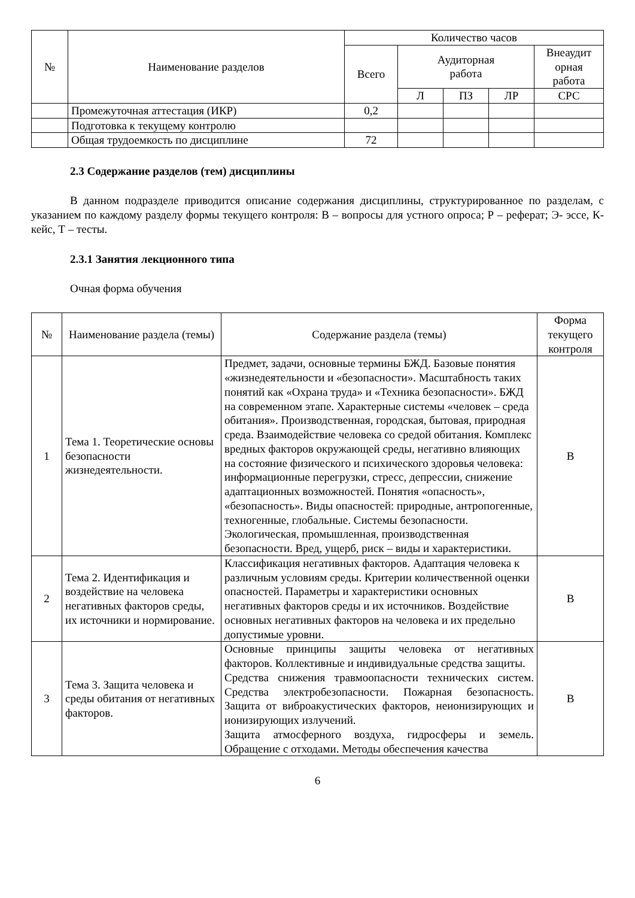| № | Наименование разделов | Количество часов | | | | |
| --- | --- | --- | --- | --- | --- | --- |
| | | Всего | Аудиторная работа | | | Внеаудит орная работа |
| | | | Л | ПЗ | ЛР | СРС |
| | Промежуточная аттестация (ИКР) | 0,2 | | | | |
| | Подготовка к текущему контролю | | | | | |
| | Общая трудоемкость по дисциплине | 72 | | | | |
2.3 Содержание разделов (тем) дисциплины
В данном подразделе приводится описание содержания дисциплины, структурированное по разделам, с указанием по каждому разделу формы текущего контроля: В – вопросы для устного опроса; Р – реферат; Э- эссе, К- кейс, Т – тесты.
2.3.1 Занятия лекционного типа
Очная форма обучения
| № | Наименование раздела (темы) | Содержание раздела (темы) | Форма текущего контроля |
| --- | --- | --- | --- |
| 1 | Тема 1. Теоретические основы безопасности жизнедеятельности. | Предмет, задачи, основные термины БЖД. Базовые понятия «жизнедеятельности и «безопасности». Масштабность таких понятий как «Охрана труда» и «Техника безопасности». БЖД на современном этапе. Характерные системы «человек – среда обитания». Производственная, городская, бытовая, природная среда. Взаимодействие человека со средой обитания. Комплекс вредных факторов окружающей среды, негативно влияющих на состояние физического и психического здоровья человека: информационные перегрузки, стресс, депрессии, снижение адаптационных возможностей. Понятия «опасность», «безопасность». Виды опасностей: природные, антропогенные, техногенные, глобальные. Системы безопасности. Экологическая, промышленная, производственная безопасности. Вред, ущерб, риск – виды и характеристики. | В |
| 2 | Тема 2. Идентификация и воздействие на человека негативных факторов среды, их источники и нормирование. | Классификация негативных факторов. Адаптация человека к различным условиям среды. Критерии количественной оценки опасностей. Параметры и характеристики основных негативных факторов среды и их источников. Воздействие основных негативных факторов на человека и их предельно допустимые уровни. | В |
| 3 | Тема 3. Защита человека и среды обитания от негативных факторов. | Основные принципы защиты человека от негативных факторов. Коллективные и индивидуальные средства защиты. Средства снижения травмоопасности технических систем. Средства электробезопасности. Пожарная безопасность. Защита от виброакустических факторов, неионизирующих и ионизирующих излучений. Защита атмосферного воздуха, гидросферы и земель. Обращение с отходами. Методы обеспечения качества | В |
6